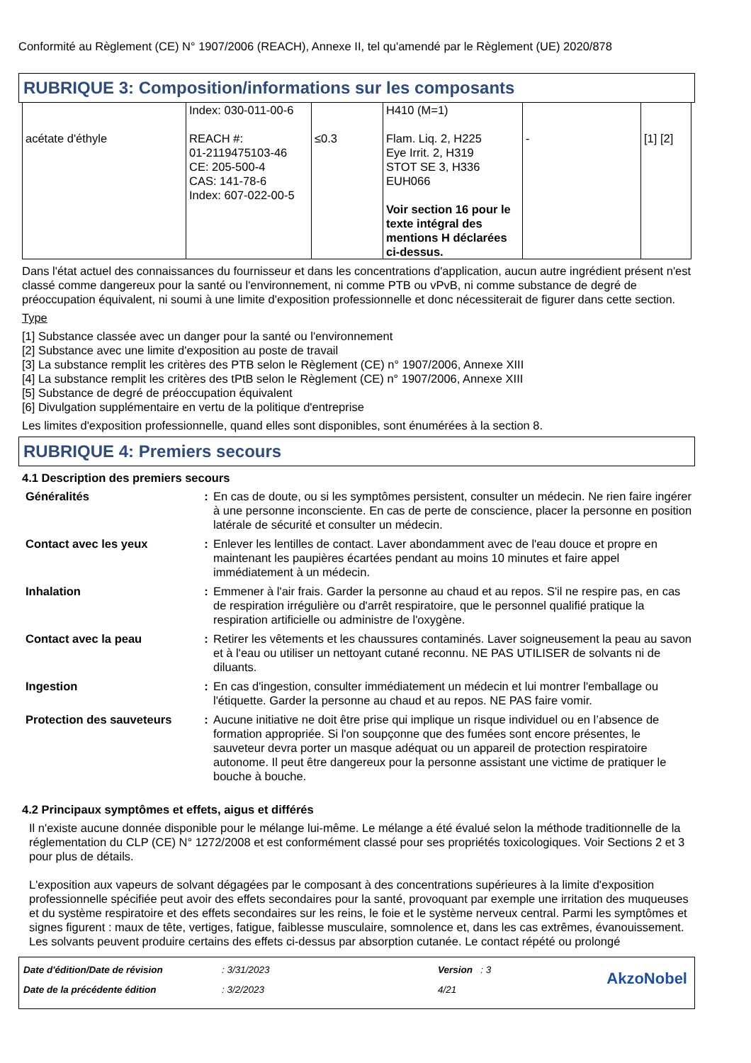Conformité au Règlement (CE) N° 1907/2006 (REACH), Annexe II, tel qu'amendé par le Règlement (UE) 2020/878
RUBRIQUE 3: Composition/informations sur les composants
| acétate d'éthyle | Index: 030-011-00-6 REACH #: 01-2119475103-46 CE: 205-500-4 CAS: 141-78-6 Index: 607-022-00-5 | ≤0.3 | H410 (M=1) Flam. Liq. 2, H225 Eye Irrit. 2, H319 STOT SE 3, H336 EUH066 Voir section 16 pour le texte intégral des mentions H déclarées ci-dessus. | - | [1] [2] |
Dans l'état actuel des connaissances du fournisseur et dans les concentrations d'application, aucun autre ingrédient présent n'est classé comme dangereux pour la santé ou l'environnement, ni comme PTB ou vPvB, ni comme substance de degré de préoccupation équivalent, ni soumi à une limite d'exposition professionnelle et donc nécessiterait de figurer dans cette section.
Type
[1] Substance classée avec un danger pour la santé ou l'environnement
[2] Substance avec une limite d'exposition au poste de travail
[3] La substance remplit les critères des PTB selon le Règlement (CE) n° 1907/2006, Annexe XIII
[4] La substance remplit les critères des tPtB selon le Règlement (CE) n° 1907/2006, Annexe XIII
[5] Substance de degré de préoccupation équivalent
[6] Divulgation supplémentaire en vertu de la politique d'entreprise
Les limites d'exposition professionnelle, quand elles sont disponibles, sont énumérées à la section 8.
RUBRIQUE 4: Premiers secours
4.1 Description des premiers secours
| Généralités | : | En cas de doute, ou si les symptômes persistent, consulter un médecin. Ne rien faire ingérer à une personne inconsciente. En cas de perte de conscience, placer la personne en position latérale de sécurité et consulter un médecin. |
| Contact avec les yeux | : | Enlever les lentilles de contact. Laver abondamment avec de l'eau douce et propre en maintenant les paupières écartées pendant au moins 10 minutes et faire appel immédiatement à un médecin. |
| Inhalation | : | Emmener à l'air frais. Garder la personne au chaud et au repos. S'il ne respire pas, en cas de respiration irrégulière ou d'arrêt respiratoire, que le personnel qualifié pratique la respiration artificielle ou administre de l'oxygène. |
| Contact avec la peau | : | Retirer les vêtements et les chaussures contaminés. Laver soigneusement la peau au savon et à l'eau ou utiliser un nettoyant cutané reconnu. NE PAS UTILISER de solvants ni de diluants. |
| Ingestion | : | En cas d'ingestion, consulter immédiatement un médecin et lui montrer l'emballage ou l'étiquette. Garder la personne au chaud et au repos. NE PAS faire vomir. |
| Protection des sauveteurs | : | Aucune initiative ne doit être prise qui implique un risque individuel ou en l’absence de formation appropriée. Si l'on soupçonne que des fumées sont encore présentes, le sauveteur devra porter un masque adéquat ou un appareil de protection respiratoire autonome. Il peut être dangereux pour la personne assistant une victime de pratiquer le bouche à bouche. |
4.2 Principaux symptômes et effets, aigus et différés
Il n'existe aucune donnée disponible pour le mélange lui-même. Le mélange a été évalué selon la méthode traditionnelle de la réglementation du CLP (CE) N° 1272/2008 et est conformément classé pour ses propriétés toxicologiques. Voir Sections 2 et 3 pour plus de détails.
L'exposition aux vapeurs de solvant dégagées par le composant à des concentrations supérieures à la limite d'exposition professionnelle spécifiée peut avoir des effets secondaires pour la santé, provoquant par exemple une irritation des muqueuses et du système respiratoire et des effets secondaires sur les reins, le foie et le système nerveux central. Parmi les symptômes et signes figurent : maux de tête, vertiges, fatigue, faiblesse musculaire, somnolence et, dans les cas extrêmes, évanouissement.
Les solvants peuvent produire certains des effets ci-dessus par absorption cutanée. Le contact répété ou prolongé
| Date d'édition/Date de révision | : 3/31/2023 | Version : 3 |
| Date de la précédente édition | : 3/2/2023 | 4/21 |
AkzoNobel